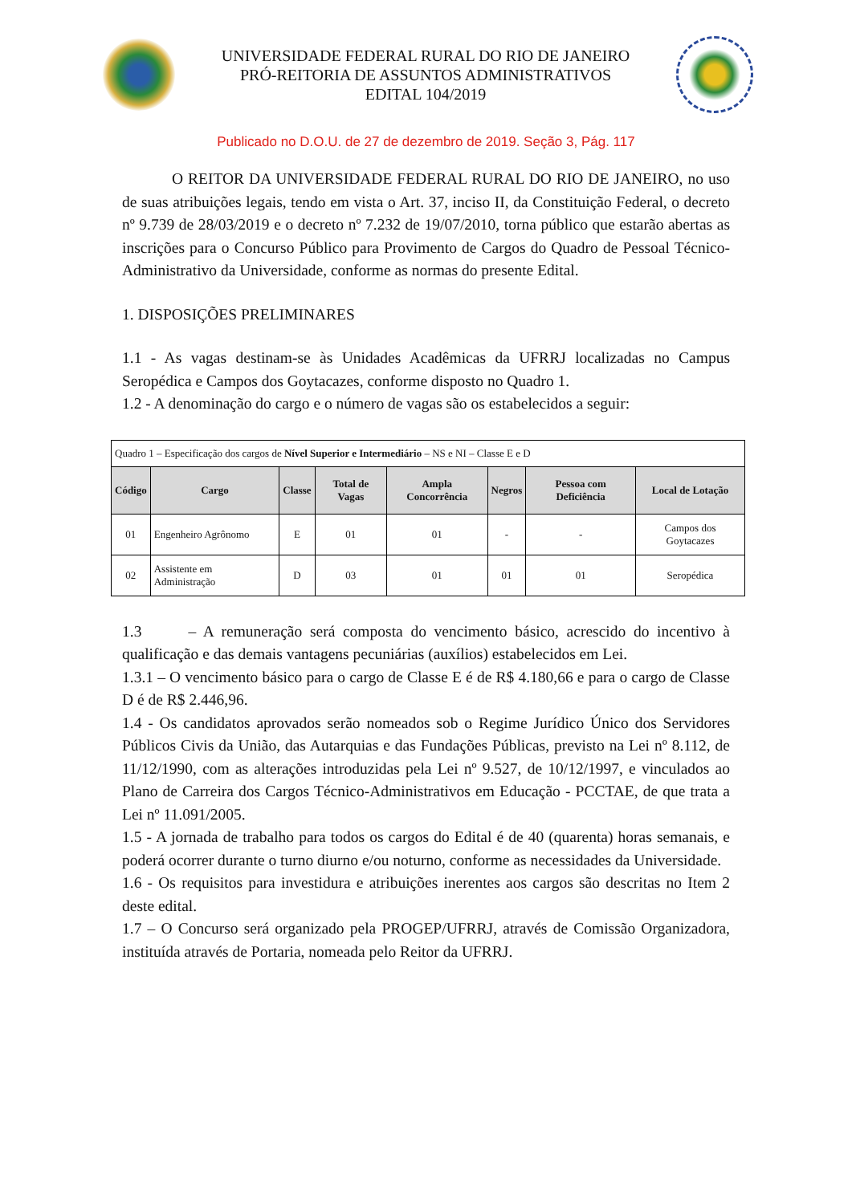UNIVERSIDADE FEDERAL RURAL DO RIO DE JANEIRO
PRÓ-REITORIA DE ASSUNTOS ADMINISTRATIVOS
EDITAL 104/2019
Publicado no D.O.U. de 27 de dezembro de 2019. Seção 3, Pág. 117
O REITOR DA UNIVERSIDADE FEDERAL RURAL DO RIO DE JANEIRO, no uso de suas atribuições legais, tendo em vista o Art. 37, inciso II, da Constituição Federal, o decreto nº 9.739 de 28/03/2019 e o decreto nº 7.232 de 19/07/2010, torna público que estarão abertas as inscrições para o Concurso Público para Provimento de Cargos do Quadro de Pessoal Técnico-Administrativo da Universidade, conforme as normas do presente Edital.
1. DISPOSIÇÕES PRELIMINARES
1.1 - As vagas destinam-se às Unidades Acadêmicas da UFRRJ localizadas no Campus Seropédica e Campos dos Goytacazes, conforme disposto no Quadro 1.
1.2 - A denominação do cargo e o número de vagas são os estabelecidos a seguir:
| Quadro 1 – Especificação dos cargos de Nível Superior e Intermediário – NS e NI – Classe E e D | | | | | | | |
| Código | Cargo | Classe | Total de Vagas | Ampla Concorrência | Negros | Pessoa com Deficiência | Local de Lotação |
| 01 | Engenheiro Agrônomo | E | 01 | 01 | - | - | Campos dos Goytacazes |
| 02 | Assistente em Administração | D | 03 | 01 | 01 | 01 | Seropédica |
1.3 – A remuneração será composta do vencimento básico, acrescido do incentivo à qualificação e das demais vantagens pecuniárias (auxílios) estabelecidos em Lei.
1.3.1 – O vencimento básico para o cargo de Classe E é de R$ 4.180,66 e para o cargo de Classe D é de R$ 2.446,96.
1.4 - Os candidatos aprovados serão nomeados sob o Regime Jurídico Único dos Servidores Públicos Civis da União, das Autarquias e das Fundações Públicas, previsto na Lei nº 8.112, de 11/12/1990, com as alterações introduzidas pela Lei nº 9.527, de 10/12/1997, e vinculados ao Plano de Carreira dos Cargos Técnico-Administrativos em Educação - PCCTAE, de que trata a Lei nº 11.091/2005.
1.5 - A jornada de trabalho para todos os cargos do Edital é de 40 (quarenta) horas semanais, e poderá ocorrer durante o turno diurno e/ou noturno, conforme as necessidades da Universidade.
1.6 - Os requisitos para investidura e atribuições inerentes aos cargos são descritas no Item 2 deste edital.
1.7 – O Concurso será organizado pela PROGEP/UFRRJ, através de Comissão Organizadora, instituída através de Portaria, nomeada pelo Reitor da UFRRJ.